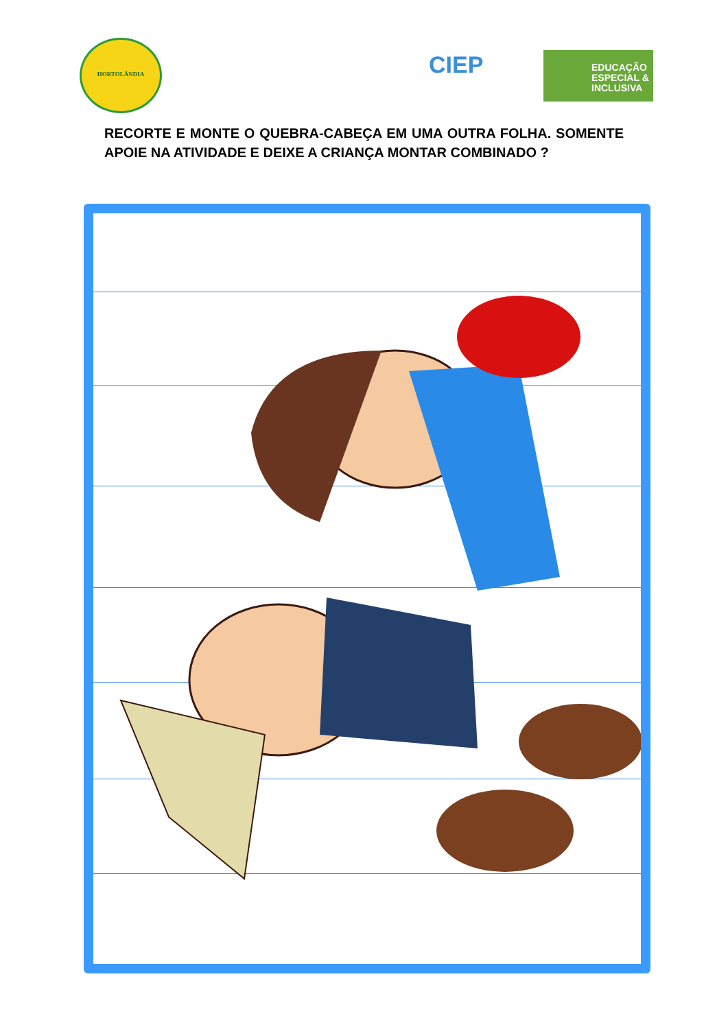HORTOLÂNDIA
CIEP
EDUCAÇÃO ESPECIAL & INCLUSIVA
RECORTE E MONTE O QUEBRA-CABEÇA EM UMA OUTRA FOLHA. SOMENTE APOIE NA ATIVIDADE E DEIXE A CRIANÇA MONTAR COMBINADO ?